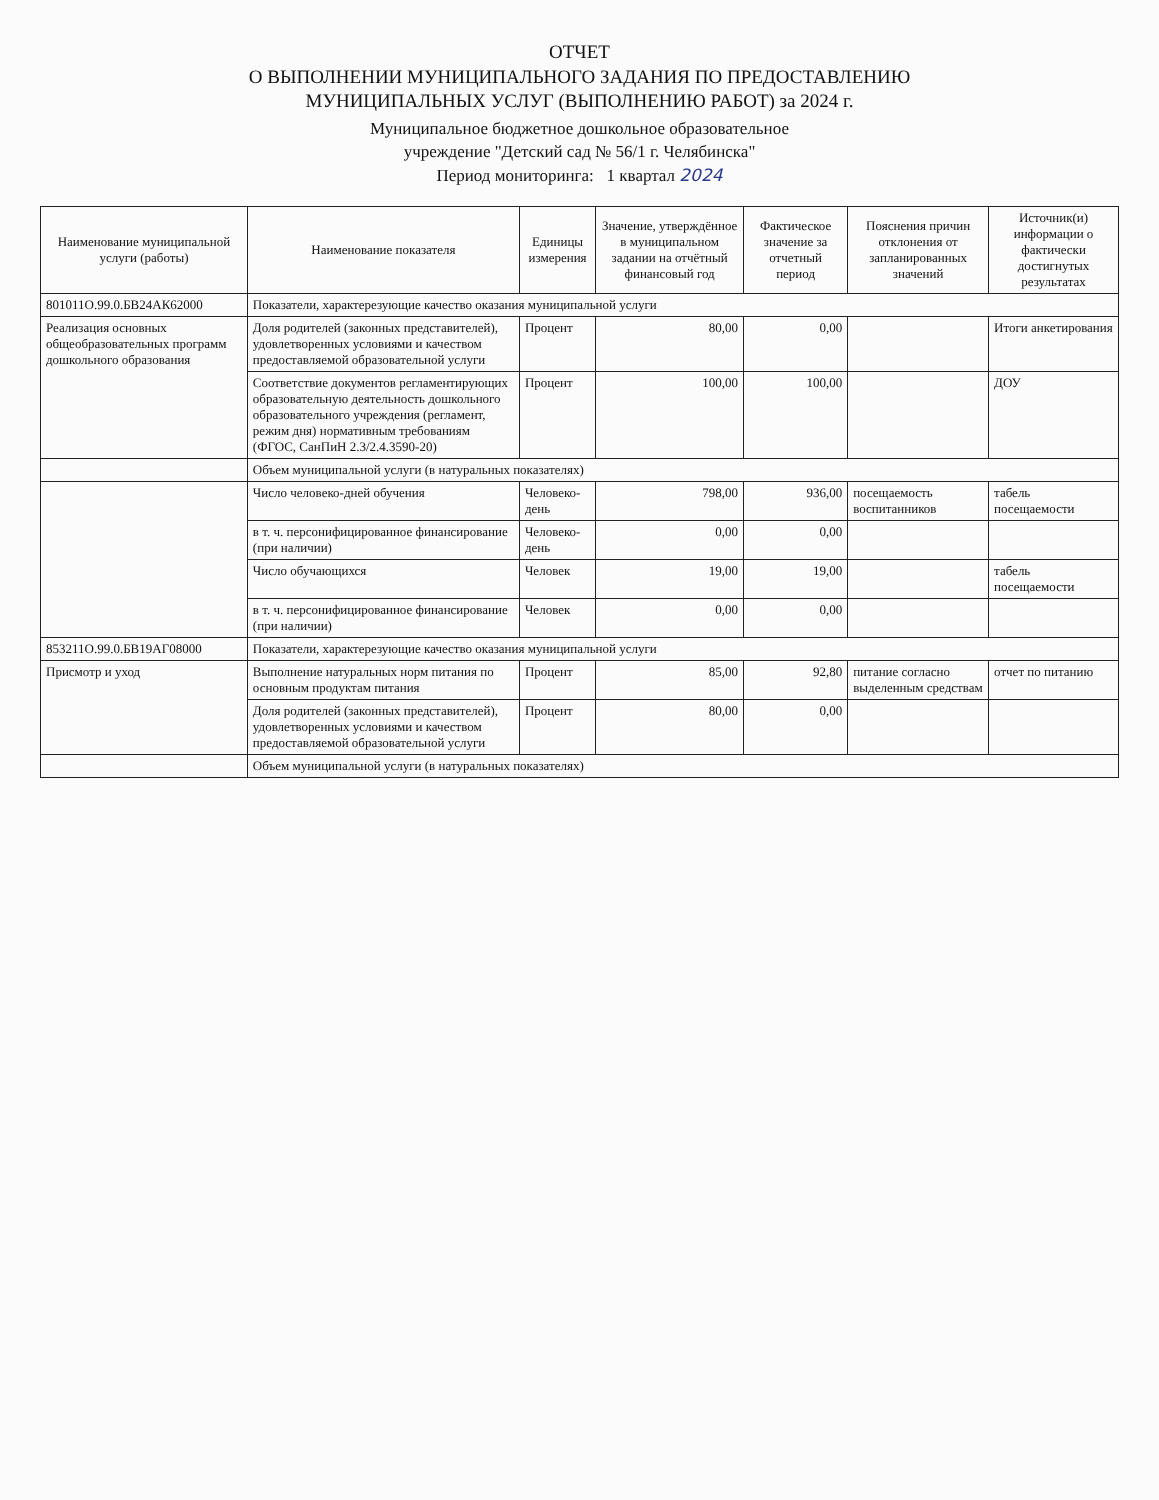ОТЧЕТ
О ВЫПОЛНЕНИИ МУНИЦИПАЛЬНОГО ЗАДАНИЯ ПО ПРЕДОСТАВЛЕНИЮ
МУНИЦИПАЛЬНЫХ УСЛУГ (ВЫПОЛНЕНИЮ РАБОТ) за 2024 г.
Муниципальное бюджетное дошкольное образовательное
учреждение "Детский сад № 56/1 г. Челябинска"
Период мониторинга: 1 квартал 2024
| Наименование муниципальной услуги (работы) | Наименование показателя | Единицы измерения | Значение, утверждённое в муниципальном задании на отчётный финансовый год | Фактическое значение за отчетный период | Пояснения причин отклонения от запланированных значений | Источник(и) информации о фактически достигнутых результатах |
| --- | --- | --- | --- | --- | --- | --- |
| 801011О.99.0.БВ24АК62000 | Показатели, характерезующие качество оказания муниципальной услуги | | | | | |
| Реализация основных общеобразовательных программ дошкольного образования | Доля родителей (законных представителей), удовлетворенных условиями и качеством предоставляемой образовательной услуги | Процент | 80,00 | 0,00 | | Итоги анкетирования |
| | Соответствие документов регламентирующих образовательную деятельность дошкольного образовательного учреждения (регламент, режим дня) нормативным требованиям (ФГОС, СанПиН 2.3/2.4.3590-20) | Процент | 100,00 | 100,00 | | ДОУ |
| | Объем муниципальной услуги (в натуральных показателях) | | | | | |
| | Число человеко-дней обучения | Человеко-день | 798,00 | 936,00 | посещаемость воспитанников | табель посещаемости |
| | в т. ч. персонифицированное финансирование (при наличии) | Человеко-день | 0,00 | 0,00 | | |
| | Число обучающихся | Человек | 19,00 | 19,00 | | табель посещаемости |
| | в т. ч. персонифицированное финансирование (при наличии) | Человек | 0,00 | 0,00 | | |
| 853211О.99.0.БВ19АГ08000 | Показатели, характерезующие качество оказания муниципальной услуги | | | | | |
| Присмотр и уход | Выполнение натуральных норм питания по основным продуктам питания | Процент | 85,00 | 92,80 | питание согласно выделенным средствам | отчет по питанию |
| | Доля родителей (законных представителей), удовлетворенных условиями и качеством предоставляемой образовательной услуги | Процент | 80,00 | 0,00 | | |
| | Объем муниципальной услуги (в натуральных показателях) | | | | | |